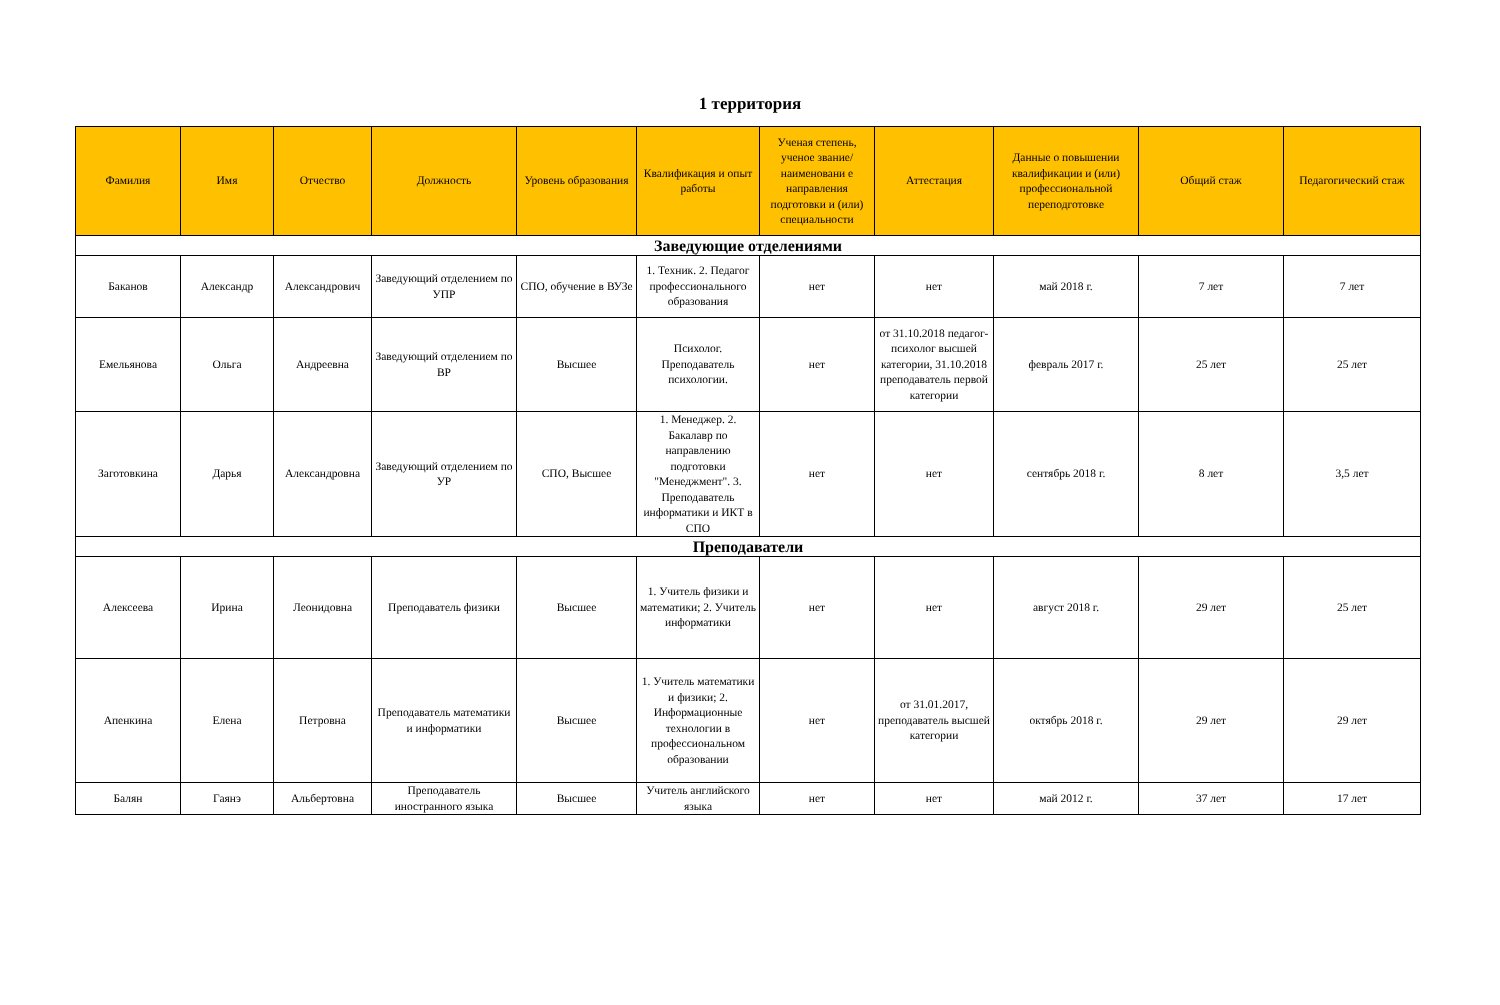1 территория
| Фамилия | Имя | Отчество | Должность | Уровень образования | Квалификация и опыт работы | Ученая степень, ученое звание/наименовани е направления подготовки и (или) специальности | Аттестация | Данные о повышении квалификации и (или) профессиональной переподготовке | Общий стаж | Педагогический стаж |
| --- | --- | --- | --- | --- | --- | --- | --- | --- | --- | --- |
| Заведующие отделениями | | | | | | | | | | |
| Баканов | Александр | Александрович | Заведующий отделением по УПР | СПО, обучение в ВУЗе | 1. Техник. 2. Педагог профессионального образования | нет | нет | май 2018 г. | 7 лет | 7 лет |
| Емельянова | Ольга | Андреевна | Заведующий отделением по ВР | Высшее | Психолог. Преподаватель психологии. | нет | от 31.10.2018 педагог-психолог высшей категории, 31.10.2018 преподаватель первой категории | февраль 2017 г. | 25 лет | 25 лет |
| Заготовкина | Дарья | Александровна | Заведующий отделением по УР | СПО, Высшее | 1. Менеджер. 2. Бакалавр по направлению подготовки "Менеджмент". 3. Преподаватель информатики и ИКТ в СПО | нет | нет | сентябрь 2018 г. | 8 лет | 3,5 лет |
| Преподаватели | | | | | | | | | | |
| Алексеева | Ирина | Леонидовна | Преподаватель физики | Высшее | 1. Учитель физики и математики; 2. Учитель информатики | нет | нет | август 2018 г. | 29 лет | 25 лет |
| Апенкина | Елена | Петровна | Преподаватель математики и информатики | Высшее | 1. Учитель математики и физики; 2. Информационные технологии в профессиональном образовании | нет | от 31.01.2017, преподаватель высшей категории | октябрь 2018 г. | 29 лет | 29 лет |
| Балян | Гаянэ | Альбертовна | Преподаватель иностранного языка | Высшее | Учитель английского языка | нет | нет | май 2012 г. | 37 лет | 17 лет |